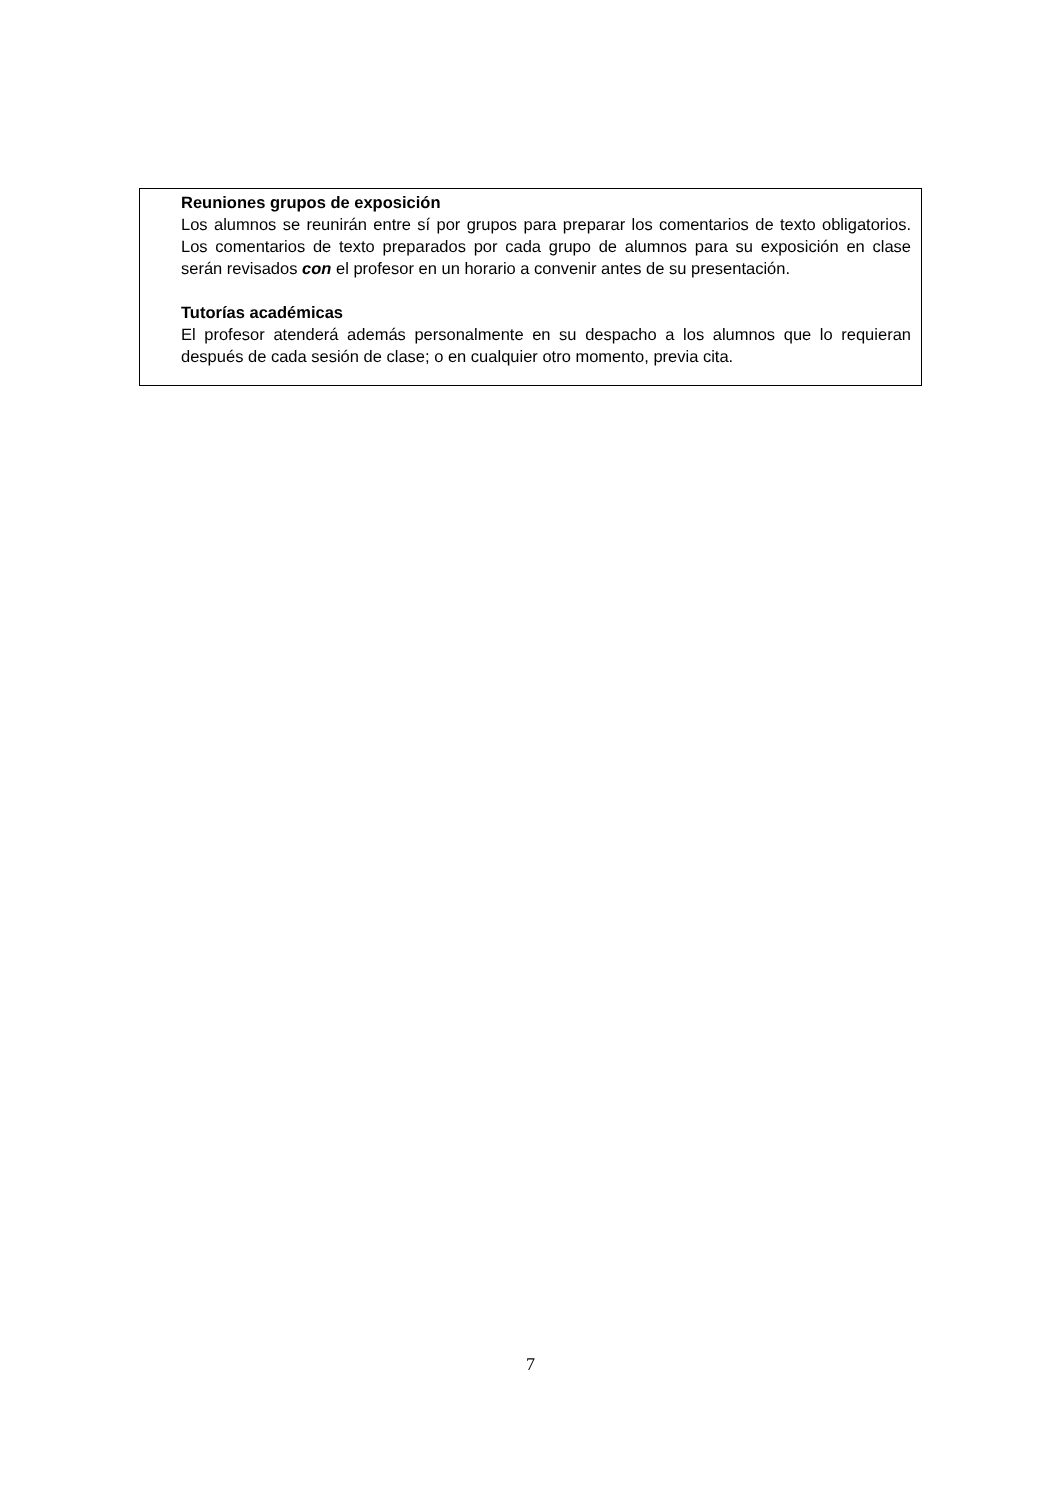Reuniones grupos de exposición
Los alumnos se reunirán entre sí por grupos para preparar los comentarios de texto obligatorios. Los comentarios de texto preparados por cada grupo de alumnos para su exposición en clase serán revisados con el profesor en un horario a convenir antes de su presentación.
Tutorías académicas
El profesor atenderá además personalmente en su despacho a los alumnos que lo requieran después de cada sesión de clase; o en cualquier otro momento, previa cita.
7